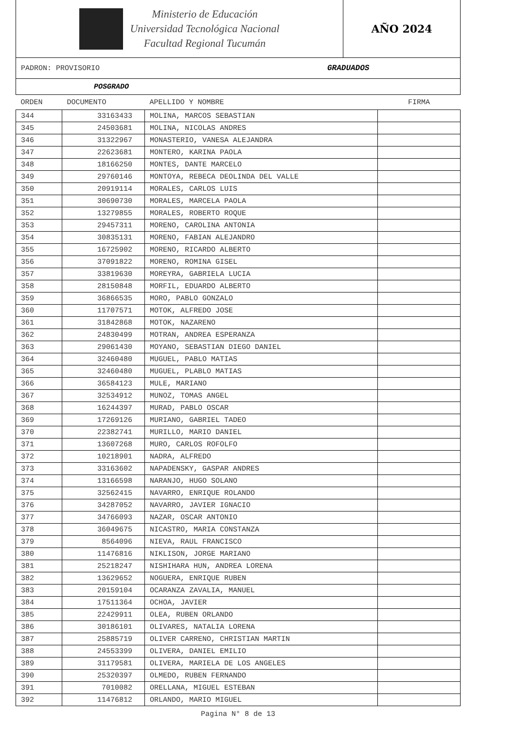Ministerio de Educación
Universidad Tecnológica Nacional
Facultad Regional Tucumán
AÑO 2024
PADRON: PROVISORIO GRADUADOS
POSGRADO
| ORDEN | DOCUMENTO | APELLIDO Y NOMBRE | FIRMA |
| --- | --- | --- | --- |
| 344 | 33163433 | MOLINA, MARCOS SEBASTIAN | |
| 345 | 24503681 | MOLINA, NICOLAS ANDRES | |
| 346 | 31322967 | MONASTERIO, VANESA ALEJANDRA | |
| 347 | 22623681 | MONTERO, KARINA PAOLA | |
| 348 | 18166250 | MONTES, DANTE MARCELO | |
| 349 | 29760146 | MONTOYA, REBECA DEOLINDA DEL VALLE | |
| 350 | 20919114 | MORALES, CARLOS LUIS | |
| 351 | 30690730 | MORALES, MARCELA PAOLA | |
| 352 | 13279855 | MORALES, ROBERTO ROQUE | |
| 353 | 29457311 | MORENO, CAROLINA ANTONIA | |
| 354 | 30835131 | MORENO, FABIAN ALEJANDRO | |
| 355 | 16725902 | MORENO, RICARDO ALBERTO | |
| 356 | 37091822 | MORENO, ROMINA GISEL | |
| 357 | 33819630 | MOREYRA, GABRIELA LUCIA | |
| 358 | 28150848 | MORFIL, EDUARDO ALBERTO | |
| 359 | 36866535 | MORO, PABLO GONZALO | |
| 360 | 11707571 | MOTOK, ALFREDO JOSE | |
| 361 | 31842868 | MOTOK, NAZARENO | |
| 362 | 24830499 | MOTRAN, ANDREA ESPERANZA | |
| 363 | 29061430 | MOYANO, SEBASTIAN DIEGO DANIEL | |
| 364 | 32460480 | MUGUEL, PABLO MATIAS | |
| 365 | 32460480 | MUGUEL, PLABLO MATIAS | |
| 366 | 36584123 | MULE, MARIANO | |
| 367 | 32534912 | MUNOZ, TOMAS ANGEL | |
| 368 | 16244397 | MURAD, PABLO OSCAR | |
| 369 | 17269126 | MURIANO, GABRIEL TADEO | |
| 370 | 22382741 | MURILLO, MARIO DANIEL | |
| 371 | 13607268 | MURO, CARLOS ROFOLFO | |
| 372 | 10218901 | NADRA, ALFREDO | |
| 373 | 33163602 | NAPADENSKY, GASPAR ANDRES | |
| 374 | 13166598 | NARANJO, HUGO SOLANO | |
| 375 | 32562415 | NAVARRO, ENRIQUE ROLANDO | |
| 376 | 34287052 | NAVARRO, JAVIER IGNACIO | |
| 377 | 34766093 | NAZAR, OSCAR ANTONIO | |
| 378 | 36049675 | NICASTRO, MARIA CONSTANZA | |
| 379 | 8564096 | NIEVA, RAUL FRANCISCO | |
| 380 | 11476816 | NIKLISON, JORGE MARIANO | |
| 381 | 25218247 | NISHIHARA HUN, ANDREA LORENA | |
| 382 | 13629652 | NOGUERA, ENRIQUE RUBEN | |
| 383 | 20159104 | OCARANZA ZAVALIA, MANUEL | |
| 384 | 17511364 | OCHOA, JAVIER | |
| 385 | 22429911 | OLEA, RUBEN ORLANDO | |
| 386 | 30186101 | OLIVARES, NATALIA LORENA | |
| 387 | 25885719 | OLIVER CARRENO, CHRISTIAN MARTIN | |
| 388 | 24553399 | OLIVERA, DANIEL EMILIO | |
| 389 | 31179581 | OLIVERA, MARIELA DE LOS ANGELES | |
| 390 | 25320397 | OLMEDO, RUBEN FERNANDO | |
| 391 | 7010082 | ORELLANA, MIGUEL ESTEBAN | |
| 392 | 11476812 | ORLANDO, MARIO MIGUEL | |
Pagina N° 8 de 13